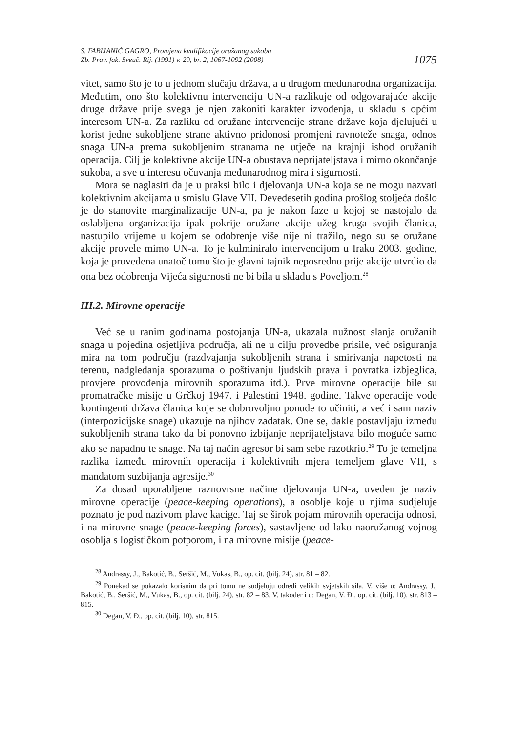S. FABIJANIĆ GAGRO, Promjena kvalifikacije oružanog sukoba
Zb. Prav. fak. Sveuč. Rij. (1991) v. 29, br. 2, 1067-1092 (2008)
1075
vitet, samo što je to u jednom slučaju država, a u drugom međunarodna organizacija. Međutim, ono što kolektivnu intervenciju UN-a razlikuje od odgovarajuće akcije druge države prije svega je njen zakoniti karakter izvođenja, u skladu s općim interesom UN-a. Za razliku od oružane intervencije strane države koja djelujući u korist jedne sukobljene strane aktivno pridonosi promjeni ravnoteže snaga, odnos snaga UN-a prema sukobljenim stranama ne utječe na krajnji ishod oružanih operacija. Cilj je kolektivne akcije UN-a obustava neprijateljstava i mirno okončanje sukoba, a sve u interesu očuvanja međunarodnog mira i sigurnosti.
Mora se naglasiti da je u praksi bilo i djelovanja UN-a koja se ne mogu nazvati kolektivnim akcijama u smislu Glave VII. Devedesetih godina prošlog stoljeća došlo je do stanovite marginalizacije UN-a, pa je nakon faze u kojoj se nastojalo da oslabljena organizacija ipak pokrije oružane akcije užeg kruga svojih članica, nastupilo vrijeme u kojem se odobrenje više nije ni tražilo, nego su se oružane akcije provele mimo UN-a. To je kulminiralo intervencijom u Iraku 2003. godine, koja je provedena unatoč tomu što je glavni tajnik neposredno prije akcije utvrdio da ona bez odobrenja Vijeća sigurnosti ne bi bila u skladu s Poveljom.<sup>28</sup>
III.2. Mirovne operacije
Već se u ranim godinama postojanja UN-a, ukazala nužnost slanja oružanih snaga u pojedina osjetljiva područja, ali ne u cilju provedbe prisile, već osiguranja mira na tom području (razdvajanja sukobljenih strana i smirivanja napetosti na terenu, nadgledanja sporazuma o poštivanju ljudskih prava i povratka izbjeglica, provjere provođenja mirovnih sporazuma itd.). Prve mirovne operacije bile su promatračke misije u Grčkoj 1947. i Palestini 1948. godine. Takve operacije vode kontingenti država članica koje se dobrovoljno ponude to učiniti, a već i sam naziv (interpozicijske snage) ukazuje na njihov zadatak. One se, dakle postavljaju između sukobljenih strana tako da bi ponovno izbijanje neprijateljstava bilo moguće samo ako se napadnu te snage. Na taj način agresor bi sam sebe razotkrio.<sup>29</sup> To je temeljna razlika između mirovnih operacija i kolektivnih mjera temeljem glave VII, s mandatom suzbijanja agresije.<sup>30</sup>
Za dosad uporabljene raznovrsne načine djelovanja UN-a, uveden je naziv mirovne operacije (peace-keeping operations), a osoblje koje u njima sudjeluje poznato je pod nazivom plave kacige. Taj se širok pojam mirovnih operacija odnosi, i na mirovne snage (peace-keeping forces), sastavljene od lako naoružanog vojnog osoblja s logističkom potporom, i na mirovne misije (peace-
<sup>28</sup> Andrassy, J., Bakotić, B., Seršić, M., Vukas, B., op. cit. (bilj. 24), str. 81 – 82.
<sup>29</sup> Ponekad se pokazalo korisnim da pri tomu ne sudjeluju odredi velikih svjetskih sila. V. više u: Andrassy, J., Bakotić, B., Seršić, M., Vukas, B., op. cit. (bilj. 24), str. 82 – 83. V. također i u: Degan, V. Đ., op. cit. (bilj. 10), str. 813 – 815.
<sup>30</sup> Degan, V. Đ., op. cit. (bilj. 10), str. 815.